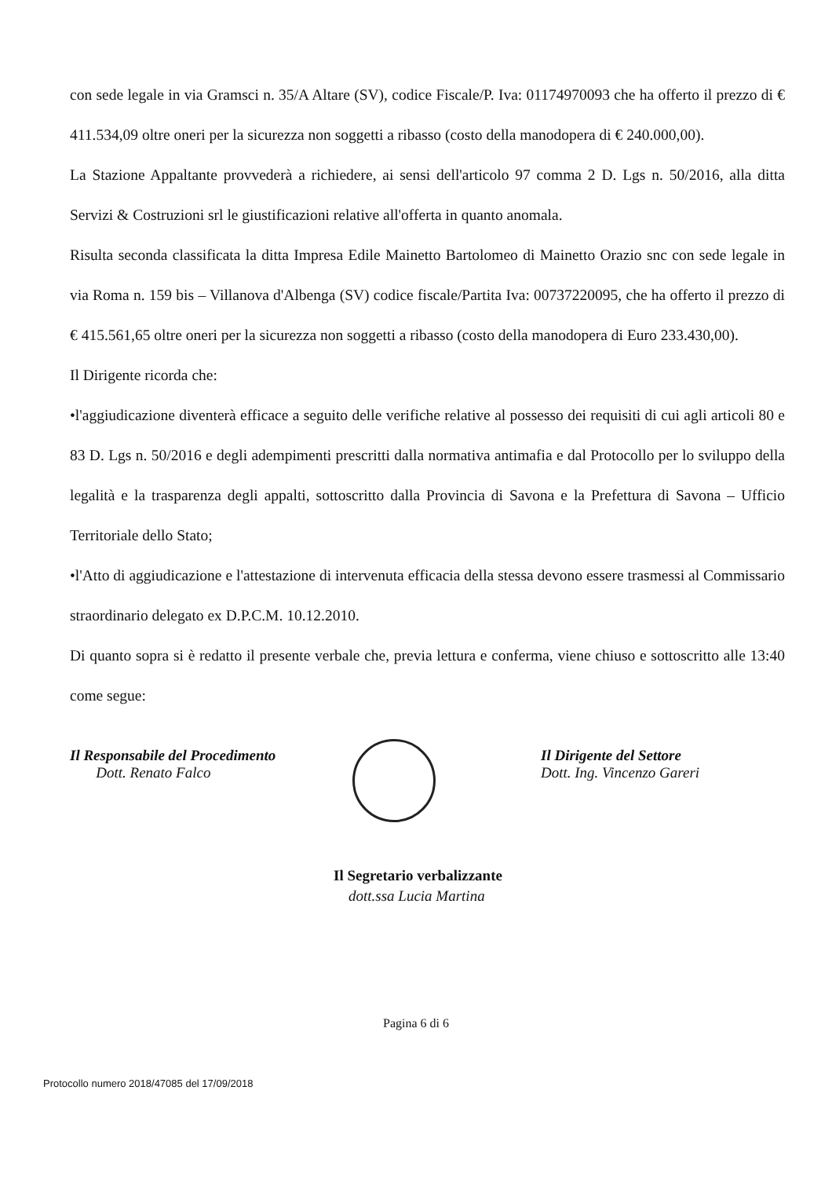con sede legale in via Gramsci n. 35/A Altare (SV), codice Fiscale/P. Iva: 01174970093 che ha offerto il prezzo di € 411.534,09 oltre oneri per la sicurezza non soggetti a ribasso (costo della manodopera di € 240.000,00).
La Stazione Appaltante provvederà a richiedere, ai sensi dell'articolo 97 comma 2 D. Lgs n. 50/2016, alla ditta Servizi & Costruzioni srl le giustificazioni relative all'offerta in quanto anomala.
Risulta seconda classificata la ditta Impresa Edile Mainetto Bartolomeo di Mainetto Orazio snc con sede legale in via Roma n. 159 bis – Villanova d'Albenga (SV) codice fiscale/Partita Iva: 00737220095, che ha offerto il prezzo di € 415.561,65 oltre oneri per la sicurezza non soggetti a ribasso (costo della manodopera di Euro 233.430,00).
Il Dirigente ricorda che:
•l'aggiudicazione diventerà efficace a seguito delle verifiche relative al possesso dei requisiti di cui agli articoli 80 e 83 D. Lgs n. 50/2016 e degli adempimenti prescritti dalla normativa antimafia e dal Protocollo per lo sviluppo della legalità e la trasparenza degli appalti, sottoscritto dalla Provincia di Savona e la Prefettura di Savona – Ufficio Territoriale dello Stato;
•l'Atto di aggiudicazione e l'attestazione di intervenuta efficacia della stessa devono essere trasmessi al Commissario straordinario delegato ex D.P.C.M. 10.12.2010.
Di quanto sopra si è redatto il presente verbale che, previa lettura e conferma, viene chiuso e sottoscritto alle 13:40 come segue:
Il Responsabile del Procedimento
Dott. Renato Falco
Il Dirigente del Settore
Dott. Ing. Vincenzo Gareri
Il Segretario verbalizzante
dott.ssa Lucia Martina
Pagina 6 di 6
Protocollo numero 2018/47085 del 17/09/2018